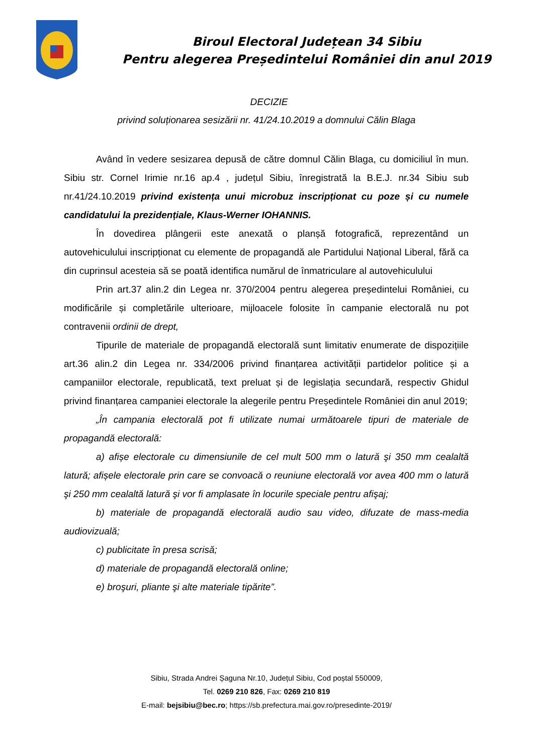Biroul Electoral Județean 34 Sibiu
Pentru alegerea Președintelui României din anul 2019
DECIZIE
privind soluționarea sesizării nr. 41/24.10.2019 a domnului Călin Blaga
Având în vedere sesizarea depusă de către domnul Călin Blaga, cu domiciliul în mun. Sibiu str. Cornel Irimie nr.16 ap.4 , județul Sibiu, înregistrată la B.E.J. nr.34 Sibiu sub nr.41/24.10.2019 privind existența unui microbuz inscripționat cu poze și cu numele candidatului la prezidențiale, Klaus-Werner IOHANNIS.
În dovedirea plângerii este anexată o planșă fotografică, reprezentând un autovehiculului inscripționat cu elemente de propagandă ale Partidului Național Liberal, fără ca din cuprinsul acesteia să se poată identifica numărul de înmatriculare al autovehiculului
Prin art.37 alin.2 din Legea nr. 370/2004 pentru alegerea președintelui României, cu modificările și completările ulterioare, mijloacele folosite în campanie electorală nu pot contravenii ordinii de drept,
Tipurile de materiale de propagandă electorală sunt limitativ enumerate de dispozițiile art.36 alin.2 din Legea nr. 334/2006 privind finanțarea activității partidelor politice și a campaniilor electorale, republicată, text preluat și de legislația secundară, respectiv Ghidul privind finanțarea campaniei electorale la alegerile pentru Președintele României din anul 2019;
„În campania electorală pot fi utilizate numai următoarele tipuri de materiale de propagandă electorală:
a) afișe electorale cu dimensiunile de cel mult 500 mm o latură şi 350 mm cealaltă latură; afișele electorale prin care se convoacă o reuniune electorală vor avea 400 mm o latură şi 250 mm cealaltă latură şi vor fi amplasate în locurile speciale pentru afişaj;
b) materiale de propagandă electorală audio sau video, difuzate de mass-media audiovizuală;
c) publicitate în presa scrisă;
d) materiale de propagandă electorală online;
e) broşuri, pliante şi alte materiale tipărite”.
Sibiu, Strada Andrei Șaguna Nr.10, Județul Sibiu, Cod poștal 550009,
Tel. 0269 210 826, Fax: 0269 210 819
E-mail: bejsibiu@bec.ro; https://sb.prefectura.mai.gov.ro/presedinte-2019/